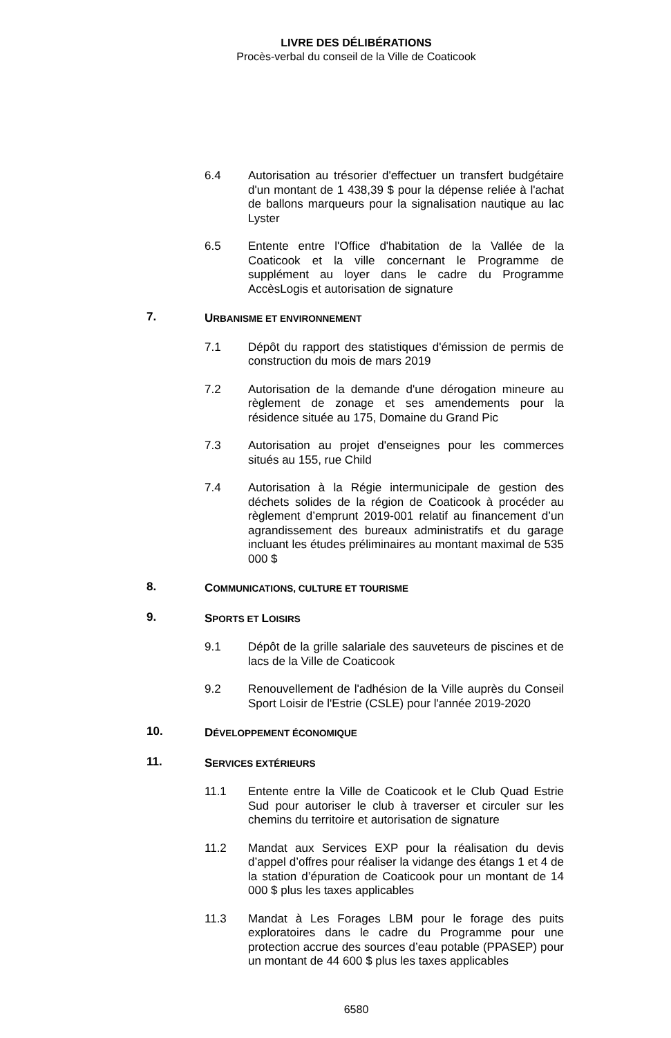LIVRE DES DÉLIBÉRATIONS
Procès-verbal du conseil de la Ville de Coaticook
6.4 Autorisation au trésorier d'effectuer un transfert budgétaire d'un montant de 1 438,39 $ pour la dépense reliée à l'achat de ballons marqueurs pour la signalisation nautique au lac Lyster
6.5 Entente entre l'Office d'habitation de la Vallée de la Coaticook et la ville concernant le Programme de supplément au loyer dans le cadre du Programme AccèsLogis et autorisation de signature
7. URBANISME ET ENVIRONNEMENT
7.1 Dépôt du rapport des statistiques d'émission de permis de construction du mois de mars 2019
7.2 Autorisation de la demande d'une dérogation mineure au règlement de zonage et ses amendements pour la résidence située au 175, Domaine du Grand Pic
7.3 Autorisation au projet d'enseignes pour les commerces situés au 155, rue Child
7.4 Autorisation à la Régie intermunicipale de gestion des déchets solides de la région de Coaticook à procéder au règlement d’emprunt 2019-001 relatif au financement d’un agrandissement des bureaux administratifs et du garage incluant les études préliminaires au montant maximal de 535 000 $
8. COMMUNICATIONS, CULTURE ET TOURISME
9. SPORTS ET LOISIRS
9.1 Dépôt de la grille salariale des sauveteurs de piscines et de lacs de la Ville de Coaticook
9.2 Renouvellement de l'adhésion de la Ville auprès du Conseil Sport Loisir de l'Estrie (CSLE) pour l'année 2019-2020
10. DÉVELOPPEMENT ÉCONOMIQUE
11. SERVICES EXTÉRIEURS
11.1 Entente entre la Ville de Coaticook et le Club Quad Estrie Sud pour autoriser le club à traverser et circuler sur les chemins du territoire et autorisation de signature
11.2 Mandat aux Services EXP pour la réalisation du devis d’appel d’offres pour réaliser la vidange des étangs 1 et 4 de la station d’épuration de Coaticook pour un montant de 14 000 $ plus les taxes applicables
11.3 Mandat à Les Forages LBM pour le forage des puits exploratoires dans le cadre du Programme pour une protection accrue des sources d’eau potable (PPASEP) pour un montant de 44 600 $ plus les taxes applicables
6580